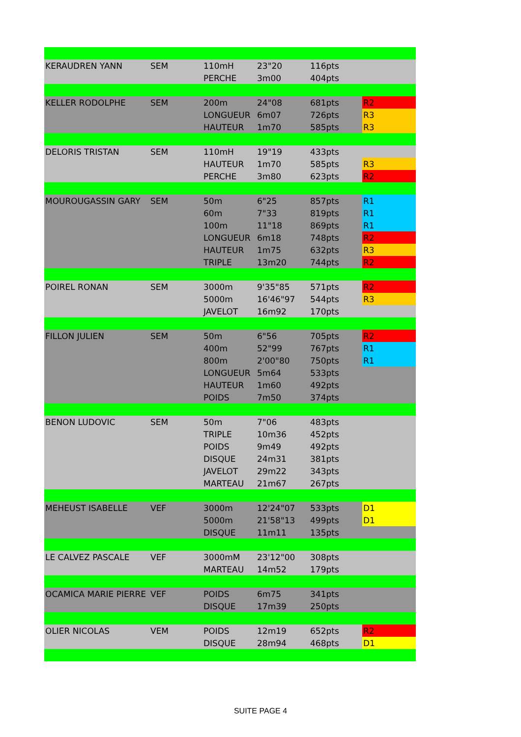| KERAUDREN YANN | SEM | 110mH | 23"20 | 116pts | |
| | | PERCHE | 3m00 | 404pts | |
| KELLER RODOLPHE | SEM | 200m | 24"08 | 681pts | R2 |
| | | LONGUEUR | 6m07 | 726pts | R3 |
| | | HAUTEUR | 1m70 | 585pts | R3 |
| DELORIS TRISTAN | SEM | 110mH | 19"19 | 433pts | |
| | | HAUTEUR | 1m70 | 585pts | R3 |
| | | PERCHE | 3m80 | 623pts | R2 |
| MOUROUGASSIN GARY | SEM | 50m | 6"25 | 857pts | R1 |
| | | 60m | 7"33 | 819pts | R1 |
| | | 100m | 11"18 | 869pts | R1 |
| | | LONGUEUR | 6m18 | 748pts | R2 |
| | | HAUTEUR | 1m75 | 632pts | R3 |
| | | TRIPLE | 13m20 | 744pts | R2 |
| POIREL RONAN | SEM | 3000m | 9'35"85 | 571pts | R2 |
| | | 5000m | 16'46"97 | 544pts | R3 |
| | | JAVELOT | 16m92 | 170pts | |
| FILLON JULIEN | SEM | 50m | 6"56 | 705pts | R2 |
| | | 400m | 52"99 | 767pts | R1 |
| | | 800m | 2'00"80 | 750pts | R1 |
| | | LONGUEUR | 5m64 | 533pts | |
| | | HAUTEUR | 1m60 | 492pts | |
| | | POIDS | 7m50 | 374pts | |
| BENON LUDOVIC | SEM | 50m | 7"06 | 483pts | |
| | | TRIPLE | 10m36 | 452pts | |
| | | POIDS | 9m49 | 492pts | |
| | | DISQUE | 24m31 | 381pts | |
| | | JAVELOT | 29m22 | 343pts | |
| | | MARTEAU | 21m67 | 267pts | |
| MEHEUST ISABELLE | VEF | 3000m | 12'24"07 | 533pts | D1 |
| | | 5000m | 21'58"13 | 499pts | D1 |
| | | DISQUE | 11m11 | 135pts | |
| LE CALVEZ PASCALE | VEF | 3000mM | 23'12"00 | 308pts | |
| | | MARTEAU | 14m52 | 179pts | |
| OCAMICA MARIE PIERRE | VEF | POIDS | 6m75 | 341pts | |
| | | DISQUE | 17m39 | 250pts | |
| OLIER NICOLAS | VEM | POIDS | 12m19 | 652pts | R2 |
| | | DISQUE | 28m94 | 468pts | D1 |
SUITE PAGE 4